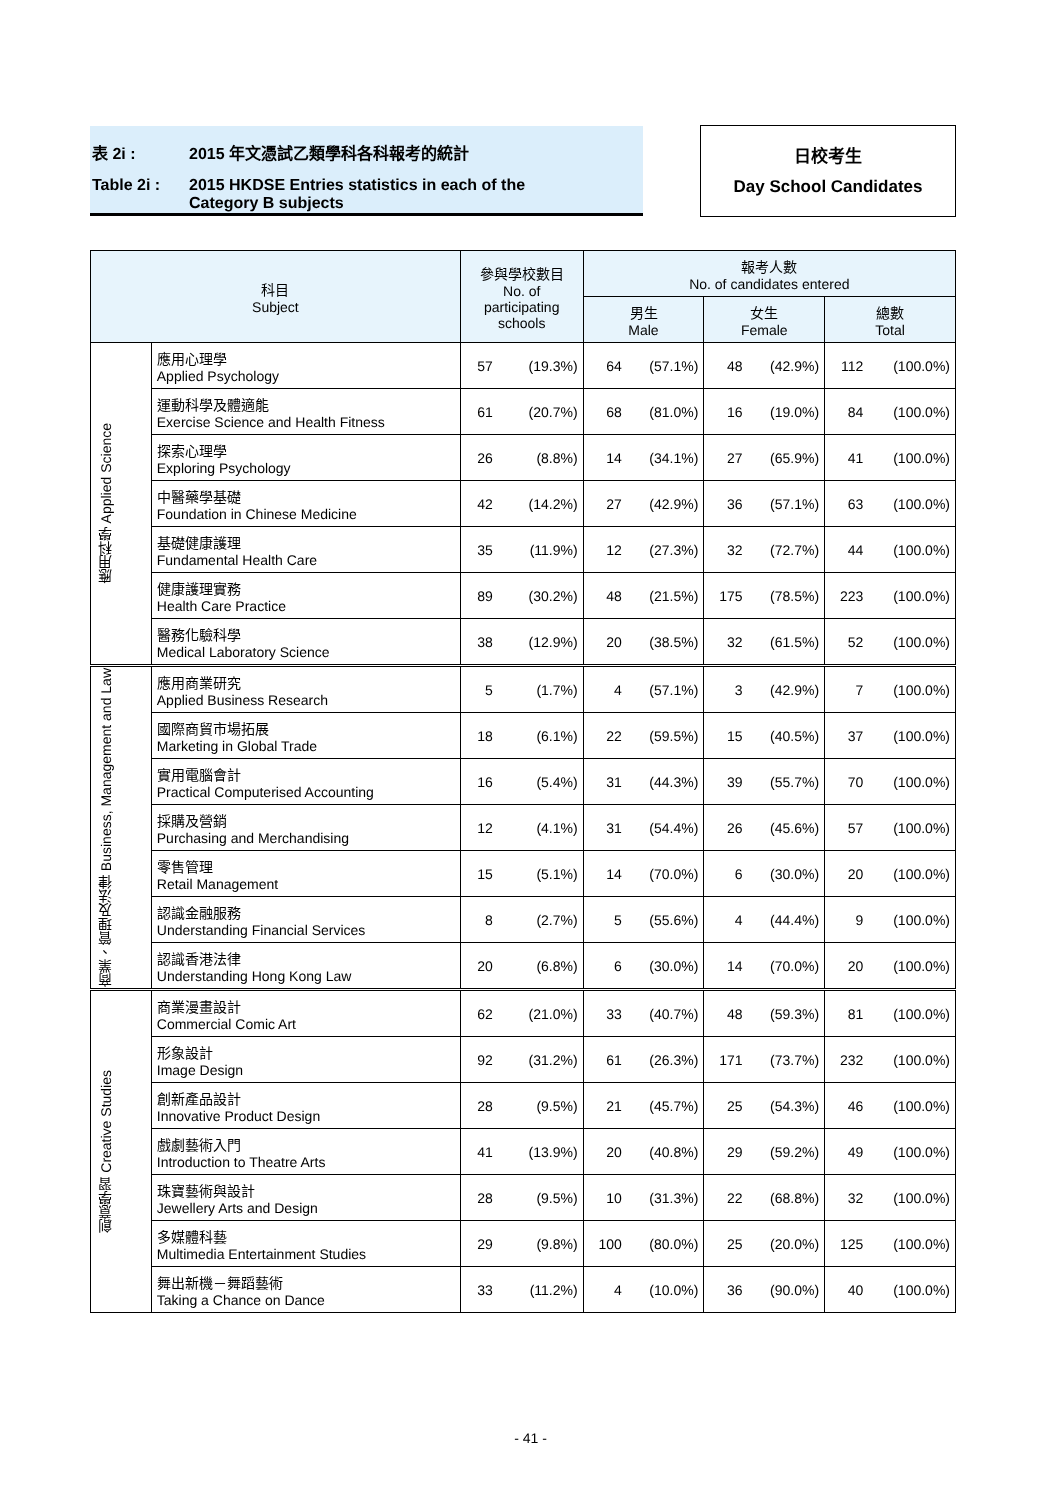表 2i : 2015 年文憑試乙類學科各科報考的統計
Table 2i : 2015 HKDSE Entries statistics in each of the
Category B subjects
日校考生
Day School Candidates
| 科目 Subject | | 參與學校數目 No. of participating schools | | 報考人數 No. of candidates entered | | | | | |
| --- | --- | --- | --- | --- | --- | --- | --- | --- | --- |
| | | | | 男生 Male | | 女生 Female | | 總數 Total | |
| 應用科學 Applied Science | 應用心理學 Applied Psychology | 57 | (19.3%) | 64 | (57.1%) | 48 | (42.9%) | 112 | (100.0%) |
| | 運動科學及體適能 Exercise Science and Health Fitness | 61 | (20.7%) | 68 | (81.0%) | 16 | (19.0%) | 84 | (100.0%) |
| | 探索心理學 Exploring Psychology | 26 | (8.8%) | 14 | (34.1%) | 27 | (65.9%) | 41 | (100.0%) |
| | 中醫藥學基礎 Foundation in Chinese Medicine | 42 | (14.2%) | 27 | (42.9%) | 36 | (57.1%) | 63 | (100.0%) |
| | 基礎健康護理 Fundamental Health Care | 35 | (11.9%) | 12 | (27.3%) | 32 | (72.7%) | 44 | (100.0%) |
| | 健康護理實務 Health Care Practice | 89 | (30.2%) | 48 | (21.5%) | 175 | (78.5%) | 223 | (100.0%) |
| | 醫務化驗科學 Medical Laboratory Science | 38 | (12.9%) | 20 | (38.5%) | 32 | (61.5%) | 52 | (100.0%) |
| 商業、管理及法律 Business, Management and Law | 應用商業研究 Applied Business Research | 5 | (1.7%) | 4 | (57.1%) | 3 | (42.9%) | 7 | (100.0%) |
| | 國際商貿市場拓展 Marketing in Global Trade | 18 | (6.1%) | 22 | (59.5%) | 15 | (40.5%) | 37 | (100.0%) |
| | 實用電腦會計 Practical Computerised Accounting | 16 | (5.4%) | 31 | (44.3%) | 39 | (55.7%) | 70 | (100.0%) |
| | 採購及營銷 Purchasing and Merchandising | 12 | (4.1%) | 31 | (54.4%) | 26 | (45.6%) | 57 | (100.0%) |
| | 零售管理 Retail Management | 15 | (5.1%) | 14 | (70.0%) | 6 | (30.0%) | 20 | (100.0%) |
| | 認識金融服務 Understanding Financial Services | 8 | (2.7%) | 5 | (55.6%) | 4 | (44.4%) | 9 | (100.0%) |
| | 認識香港法律 Understanding Hong Kong Law | 20 | (6.8%) | 6 | (30.0%) | 14 | (70.0%) | 20 | (100.0%) |
| 創意學習 Creative Studies | 商業漫畫設計 Commercial Comic Art | 62 | (21.0%) | 33 | (40.7%) | 48 | (59.3%) | 81 | (100.0%) |
| | 形象設計 Image Design | 92 | (31.2%) | 61 | (26.3%) | 171 | (73.7%) | 232 | (100.0%) |
| | 創新產品設計 Innovative Product Design | 28 | (9.5%) | 21 | (45.7%) | 25 | (54.3%) | 46 | (100.0%) |
| | 戲劇藝術入門 Introduction to Theatre Arts | 41 | (13.9%) | 20 | (40.8%) | 29 | (59.2%) | 49 | (100.0%) |
| | 珠寶藝術與設計 Jewellery Arts and Design | 28 | (9.5%) | 10 | (31.3%) | 22 | (68.8%) | 32 | (100.0%) |
| | 多媒體科藝 Multimedia Entertainment Studies | 29 | (9.8%) | 100 | (80.0%) | 25 | (20.0%) | 125 | (100.0%) |
| | 舞出新機－舞蹈藝術 Taking a Chance on Dance | 33 | (11.2%) | 4 | (10.0%) | 36 | (90.0%) | 40 | (100.0%) |
- 41 -